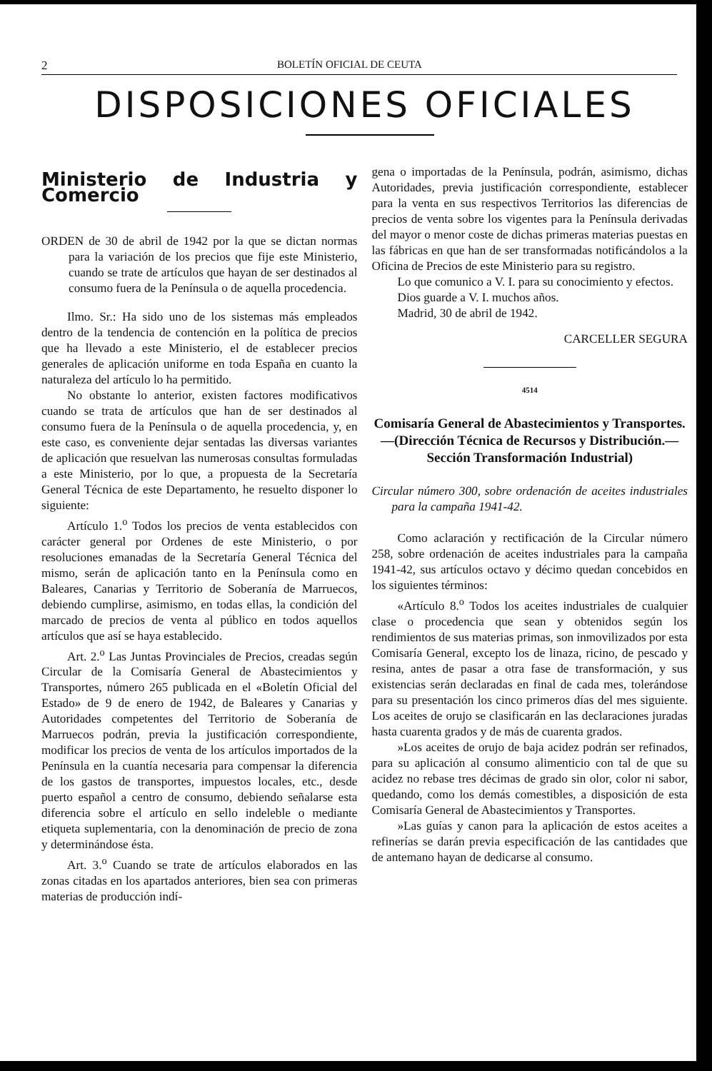2 BOLETÍN OFICIAL DE CEUTA
DISPOSICIONES OFICIALES
Ministerio de Industria y Comercio
ORDEN de 30 de abril de 1942 por la que se dictan normas para la variación de los precios que fije este Ministerio, cuando se trate de artículos que hayan de ser destinados al consumo fuera de la Península o de aquella procedencia.
Ilmo. Sr.: Ha sido uno de los sistemas más empleados dentro de la tendencia de contención en la política de precios que ha llevado a este Ministerio, el de establecer precios generales de aplicación uniforme en toda España en cuanto la naturaleza del artículo lo ha permitido.
No obstante lo anterior, existen factores modificativos cuando se trata de artículos que han de ser destinados al consumo fuera de la Península o de aquella procedencia, y, en este caso, es conveniente dejar sentadas las diversas variantes de aplicación que resuelvan las numerosas consultas formuladas a este Ministerio, por lo que, a propuesta de la Secretaría General Técnica de este Departamento, he resuelto disponer lo siguiente:
Artículo 1.<sup>o</sup> Todos los precios de venta establecidos con carácter general por Ordenes de este Ministerio, o por resoluciones emanadas de la Secretaría General Técnica del mismo, serán de aplicación tanto en la Península como en Baleares, Canarias y Territorio de Soberanía de Marruecos, debiendo cumplirse, asimismo, en todas ellas, la condición del marcado de precios de venta al público en todos aquellos artículos que así se haya establecido.
Art. 2.<sup>o</sup> Las Juntas Provinciales de Precios, creadas según Circular de la Comisaría General de Abastecimientos y Transportes, número 265 publicada en el «Boletín Oficial del Estado» de 9 de enero de 1942, de Baleares y Canarias y Autoridades competentes del Territorio de Soberanía de Marruecos podrán, previa la justificación correspondiente, modificar los precios de venta de los artículos importados de la Península en la cuantía necesaria para compensar la diferencia de los gastos de transportes, impuestos locales, etc., desde puerto español a centro de consumo, debiendo señalarse esta diferencia sobre el artículo en sello indeleble o mediante etiqueta suplementaria, con la denominación de precio de zona y determinándose ésta.
Art. 3.<sup>o</sup> Cuando se trate de artículos elaborados en las zonas citadas en los apartados anteriores, bien sea con primeras materias de producción indí-
gena o importadas de la Península, podrán, asimismo, dichas Autoridades, previa justificación correspondiente, establecer para la venta en sus respectivos Territorios las diferencias de precios de venta sobre los vigentes para la Península derivadas del mayor o menor coste de dichas primeras materias puestas en las fábricas en que han de ser transformadas notificándolos a la Oficina de Precios de este Ministerio para su registro.
Lo que comunico a V. I. para su conocimiento y efectos.
Dios guarde a V. I. muchos años.
Madrid, 30 de abril de 1942.
CARCELLER SEGURA
4514
Comisaría General de Abastecimientos y Transportes.—(Dirección Técnica de Recursos y Distribución.—Sección Transformación Industrial)
Circular número 300, sobre ordenación de aceites industriales para la campaña 1941-42.
Como aclaración y rectificación de la Circular número 258, sobre ordenación de aceites industriales para la campaña 1941-42, sus artículos octavo y décimo quedan concebidos en los siguientes términos:
«Artículo 8.<sup>o</sup> Todos los aceites industriales de cualquier clase o procedencia que sean y obtenidos según los rendimientos de sus materias primas, son inmovilizados por esta Comisaría General, excepto los de linaza, ricino, de pescado y resina, antes de pasar a otra fase de transformación, y sus existencias serán declaradas en final de cada mes, tolerándose para su presentación los cinco primeros días del mes siguiente. Los aceites de orujo se clasificarán en las declaraciones juradas hasta cuarenta grados y de más de cuarenta grados.
»Los aceites de orujo de baja acidez podrán ser refinados, para su aplicación al consumo alimenticio con tal de que su acidez no rebase tres décimas de grado sin olor, color ni sabor, quedando, como los demás comestibles, a disposición de esta Comisaría General de Abastecimientos y Transportes.
»Las guías y canon para la aplicación de estos aceites a refinerías se darán previa especificación de las cantidades que de antemano hayan de dedicarse al consumo.